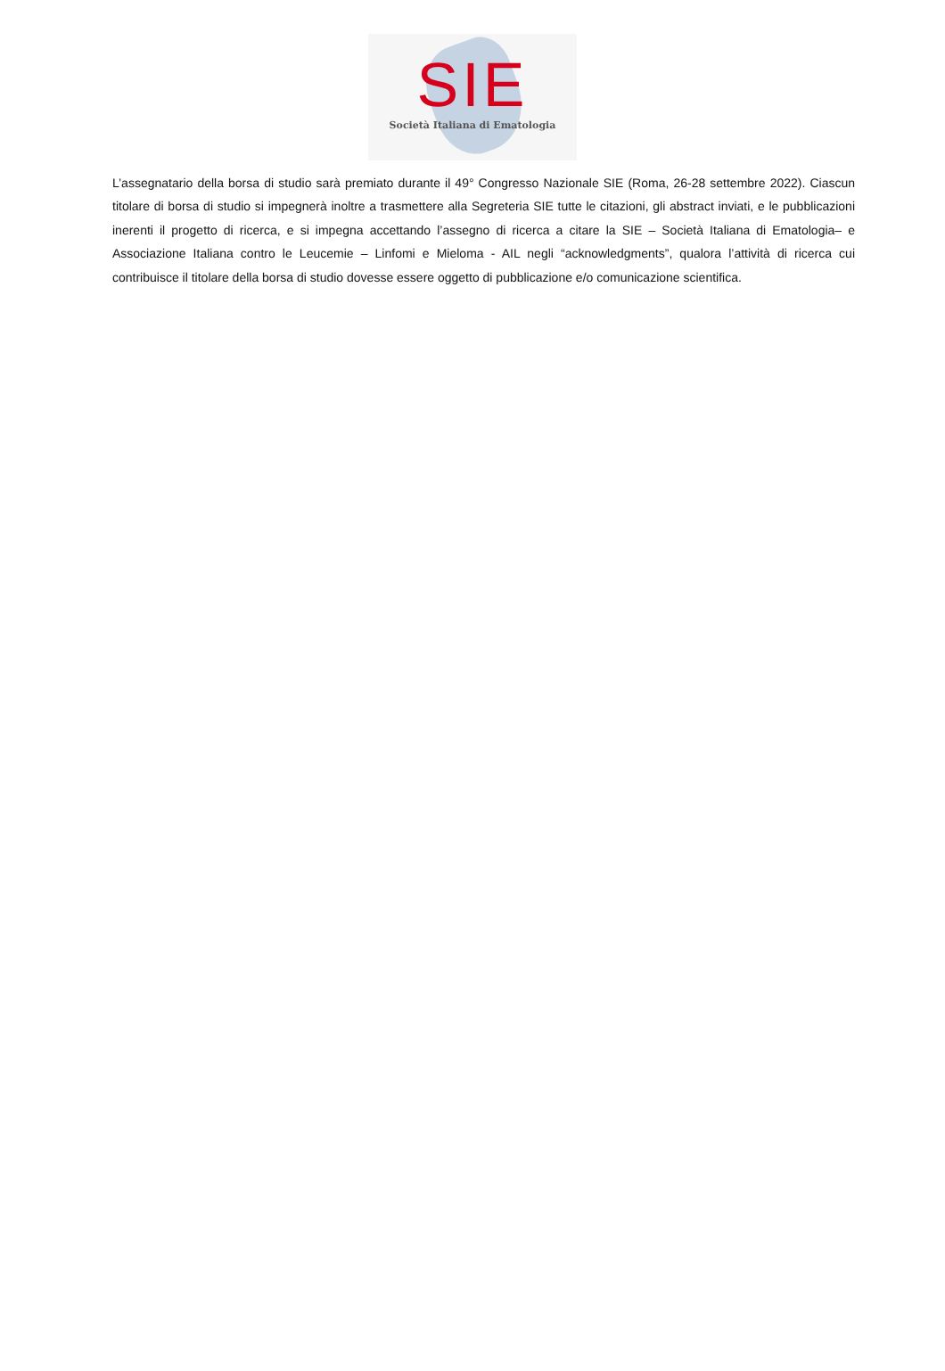SIE
Società Italiana di Ematologia
L’assegnatario della borsa di studio sarà premiato durante il 49° Congresso Nazionale SIE (Roma, 26-28 settembre 2022). Ciascun titolare di borsa di studio si impegnerà inoltre a trasmettere alla Segreteria SIE tutte le citazioni, gli abstract inviati, e le pubblicazioni inerenti il progetto di ricerca, e si impegna accettando l’assegno di ricerca a citare la SIE – Società Italiana di Ematologia– e Associazione Italiana contro le Leucemie – Linfomi e Mieloma - AIL negli “acknowledgments”, qualora l’attività di ricerca cui contribuisce il titolare della borsa di studio dovesse essere oggetto di pubblicazione e/o comunicazione scientifica.